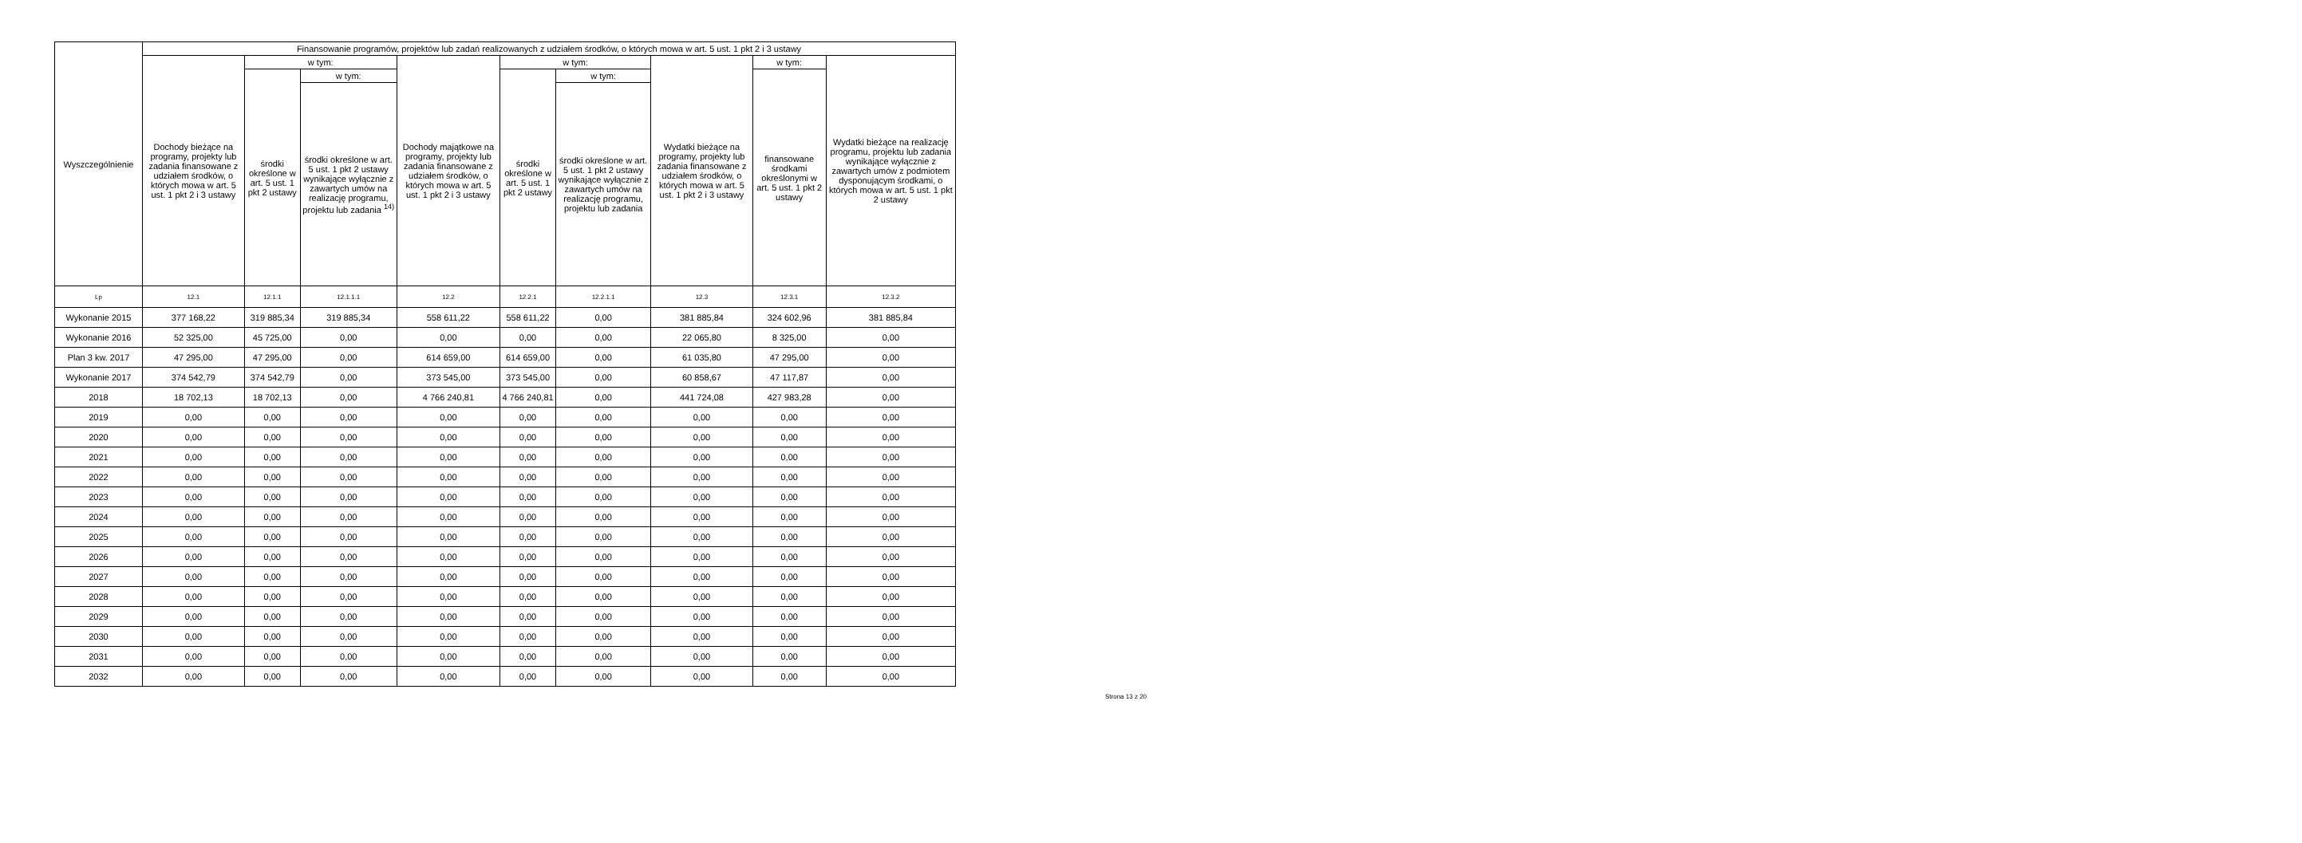| Wyszczególnienie | Finansowanie programów, projektów lub zadań realizowanych z udziałem środków, o których mowa w art. 5 ust. 1 pkt 2 i 3 ustawy | | | | | | | | |
| --- | --- | --- | --- | --- | --- | --- | --- | --- | --- |
| | Dochody bieżące na programy, projekty lub zadania finansowane z udziałem środków, o których mowa w art. 5 ust. 1 pkt 2 i 3 ustawy | w tym: | | Dochody majątkowe na programy, projekty lub zadania finansowane z udziałem środków, o których mowa w art. 5 ust. 1 pkt 2 i 3 ustawy | w tym: | | Wydatki bieżące na programy, projekty lub zadania finansowane z udziałem środków, o których mowa w art. 5 ust. 1 pkt 2 i 3 ustawy | w tym: | Wydatki bieżące na realizację programu, projektu lub zadania wynikające wyłącznie z zawartych umów z podmiotem dysponującym środkami, o których mowa w art. 5 ust. 1 pkt 2 ustawy |
| | | środki określone w art. 5 ust. 1 pkt 2 ustawy | w tym: | | środki określone w art. 5 ust. 1 pkt 2 ustawy | w tym: | | finansowane środkami określonymi w art. 5 ust. 1 pkt 2 ustawy | |
| | | | środki określone w art. 5 ust. 1 pkt 2 ustawy wynikające wyłącznie z zawartych umów na realizację programu, projektu lub zadania <sup>14)</sup> | | | środki określone w art. 5 ust. 1 pkt 2 ustawy wynikające wyłącznie z zawartych umów na realizację programu, projektu lub zadania | | | |
| Lp | 12.1 | 12.1.1 | 12.1.1.1 | 12.2 | 12.2.1 | 12.2.1.1 | 12.3 | 12.3.1 | 12.3.2 |
| Wykonanie 2015 | 377 168,22 | 319 885,34 | 319 885,34 | 558 611,22 | 558 611,22 | 0,00 | 381 885,84 | 324 602,96 | 381 885,84 |
| Wykonanie 2016 | 52 325,00 | 45 725,00 | 0,00 | 0,00 | 0,00 | 0,00 | 22 065,80 | 8 325,00 | 0,00 |
| Plan 3 kw. 2017 | 47 295,00 | 47 295,00 | 0,00 | 614 659,00 | 614 659,00 | 0,00 | 61 035,80 | 47 295,00 | 0,00 |
| Wykonanie 2017 | 374 542,79 | 374 542,79 | 0,00 | 373 545,00 | 373 545,00 | 0,00 | 60 858,67 | 47 117,87 | 0,00 |
| 2018 | 18 702,13 | 18 702,13 | 0,00 | 4 766 240,81 | 4 766 240,81 | 0,00 | 441 724,08 | 427 983,28 | 0,00 |
| 2019 | 0,00 | 0,00 | 0,00 | 0,00 | 0,00 | 0,00 | 0,00 | 0,00 | 0,00 |
| 2020 | 0,00 | 0,00 | 0,00 | 0,00 | 0,00 | 0,00 | 0,00 | 0,00 | 0,00 |
| 2021 | 0,00 | 0,00 | 0,00 | 0,00 | 0,00 | 0,00 | 0,00 | 0,00 | 0,00 |
| 2022 | 0,00 | 0,00 | 0,00 | 0,00 | 0,00 | 0,00 | 0,00 | 0,00 | 0,00 |
| 2023 | 0,00 | 0,00 | 0,00 | 0,00 | 0,00 | 0,00 | 0,00 | 0,00 | 0,00 |
| 2024 | 0,00 | 0,00 | 0,00 | 0,00 | 0,00 | 0,00 | 0,00 | 0,00 | 0,00 |
| 2025 | 0,00 | 0,00 | 0,00 | 0,00 | 0,00 | 0,00 | 0,00 | 0,00 | 0,00 |
| 2026 | 0,00 | 0,00 | 0,00 | 0,00 | 0,00 | 0,00 | 0,00 | 0,00 | 0,00 |
| 2027 | 0,00 | 0,00 | 0,00 | 0,00 | 0,00 | 0,00 | 0,00 | 0,00 | 0,00 |
| 2028 | 0,00 | 0,00 | 0,00 | 0,00 | 0,00 | 0,00 | 0,00 | 0,00 | 0,00 |
| 2029 | 0,00 | 0,00 | 0,00 | 0,00 | 0,00 | 0,00 | 0,00 | 0,00 | 0,00 |
| 2030 | 0,00 | 0,00 | 0,00 | 0,00 | 0,00 | 0,00 | 0,00 | 0,00 | 0,00 |
| 2031 | 0,00 | 0,00 | 0,00 | 0,00 | 0,00 | 0,00 | 0,00 | 0,00 | 0,00 |
| 2032 | 0,00 | 0,00 | 0,00 | 0,00 | 0,00 | 0,00 | 0,00 | 0,00 | 0,00 |
Strona 13 z 20